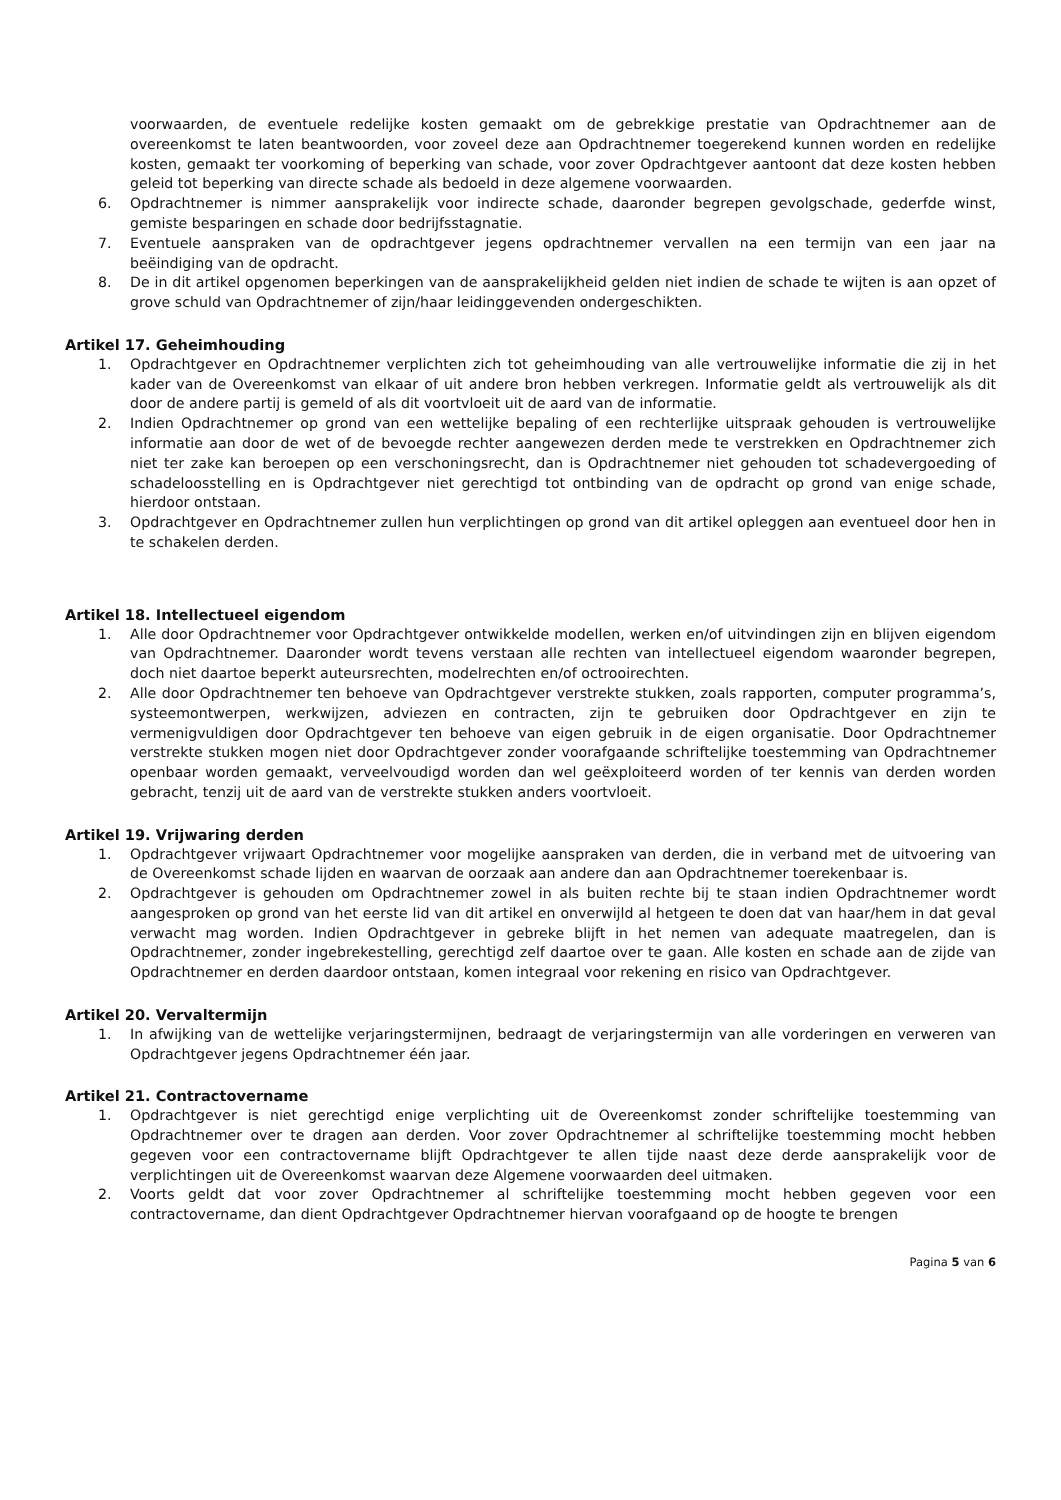voorwaarden, de eventuele redelijke kosten gemaakt om de gebrekkige prestatie van Opdrachtnemer aan de overeenkomst te laten beantwoorden, voor zoveel deze aan Opdrachtnemer toegerekend kunnen worden en redelijke kosten, gemaakt ter voorkoming of beperking van schade, voor zover Opdrachtgever aantoont dat deze kosten hebben geleid tot beperking van directe schade als bedoeld in deze algemene voorwaarden.
6. Opdrachtnemer is nimmer aansprakelijk voor indirecte schade, daaronder begrepen gevolgschade, gederfde winst, gemiste besparingen en schade door bedrijfsstagnatie.
7. Eventuele aanspraken van de opdrachtgever jegens opdrachtnemer vervallen na een termijn van een jaar na beëindiging van de opdracht.
8. De in dit artikel opgenomen beperkingen van de aansprakelijkheid gelden niet indien de schade te wijten is aan opzet of grove schuld van Opdrachtnemer of zijn/haar leidinggevenden ondergeschikten.
Artikel 17. Geheimhouding
1. Opdrachtgever en Opdrachtnemer verplichten zich tot geheimhouding van alle vertrouwelijke informatie die zij in het kader van de Overeenkomst van elkaar of uit andere bron hebben verkregen. Informatie geldt als vertrouwelijk als dit door de andere partij is gemeld of als dit voortvloeit uit de aard van de informatie.
2. Indien Opdrachtnemer op grond van een wettelijke bepaling of een rechterlijke uitspraak gehouden is vertrouwelijke informatie aan door de wet of de bevoegde rechter aangewezen derden mede te verstrekken en Opdrachtnemer zich niet ter zake kan beroepen op een verschoningsrecht, dan is Opdrachtnemer niet gehouden tot schadevergoeding of schadeloosstelling en is Opdrachtgever niet gerechtigd tot ontbinding van de opdracht op grond van enige schade, hierdoor ontstaan.
3. Opdrachtgever en Opdrachtnemer zullen hun verplichtingen op grond van dit artikel opleggen aan eventueel door hen in te schakelen derden.
Artikel 18. Intellectueel eigendom
1. Alle door Opdrachtnemer voor Opdrachtgever ontwikkelde modellen, werken en/of uitvindingen zijn en blijven eigendom van Opdrachtnemer. Daaronder wordt tevens verstaan alle rechten van intellectueel eigendom waaronder begrepen, doch niet daartoe beperkt auteursrechten, modelrechten en/of octrooirechten.
2. Alle door Opdrachtnemer ten behoeve van Opdrachtgever verstrekte stukken, zoals rapporten, computer programma’s, systeemontwerpen, werkwijzen, adviezen en contracten, zijn te gebruiken door Opdrachtgever en zijn te vermenigvuldigen door Opdrachtgever ten behoeve van eigen gebruik in de eigen organisatie. Door Opdrachtnemer verstrekte stukken mogen niet door Opdrachtgever zonder voorafgaande schriftelijke toestemming van Opdrachtnemer openbaar worden gemaakt, verveelvoudigd worden dan wel geëxploiteerd worden of ter kennis van derden worden gebracht, tenzij uit de aard van de verstrekte stukken anders voortvloeit.
Artikel 19. Vrijwaring derden
1. Opdrachtgever vrijwaart Opdrachtnemer voor mogelijke aanspraken van derden, die in verband met de uitvoering van de Overeenkomst schade lijden en waarvan de oorzaak aan andere dan aan Opdrachtnemer toerekenbaar is.
2. Opdrachtgever is gehouden om Opdrachtnemer zowel in als buiten rechte bij te staan indien Opdrachtnemer wordt aangesproken op grond van het eerste lid van dit artikel en onverwijld al hetgeen te doen dat van haar/hem in dat geval verwacht mag worden. Indien Opdrachtgever in gebreke blijft in het nemen van adequate maatregelen, dan is Opdrachtnemer, zonder ingebrekestelling, gerechtigd zelf daartoe over te gaan. Alle kosten en schade aan de zijde van Opdrachtnemer en derden daardoor ontstaan, komen integraal voor rekening en risico van Opdrachtgever.
Artikel 20. Vervaltermijn
1. In afwijking van de wettelijke verjaringstermijnen, bedraagt de verjaringstermijn van alle vorderingen en verweren van Opdrachtgever jegens Opdrachtnemer één jaar.
Artikel 21. Contractovername
1. Opdrachtgever is niet gerechtigd enige verplichting uit de Overeenkomst zonder schriftelijke toestemming van Opdrachtnemer over te dragen aan derden. Voor zover Opdrachtnemer al schriftelijke toestemming mocht hebben gegeven voor een contractovername blijft Opdrachtgever te allen tijde naast deze derde aansprakelijk voor de verplichtingen uit de Overeenkomst waarvan deze Algemene voorwaarden deel uitmaken.
2. Voorts geldt dat voor zover Opdrachtnemer al schriftelijke toestemming mocht hebben gegeven voor een contractovername, dan dient Opdrachtgever Opdrachtnemer hiervan voorafgaand op de hoogte te brengen
Pagina 5 van 6